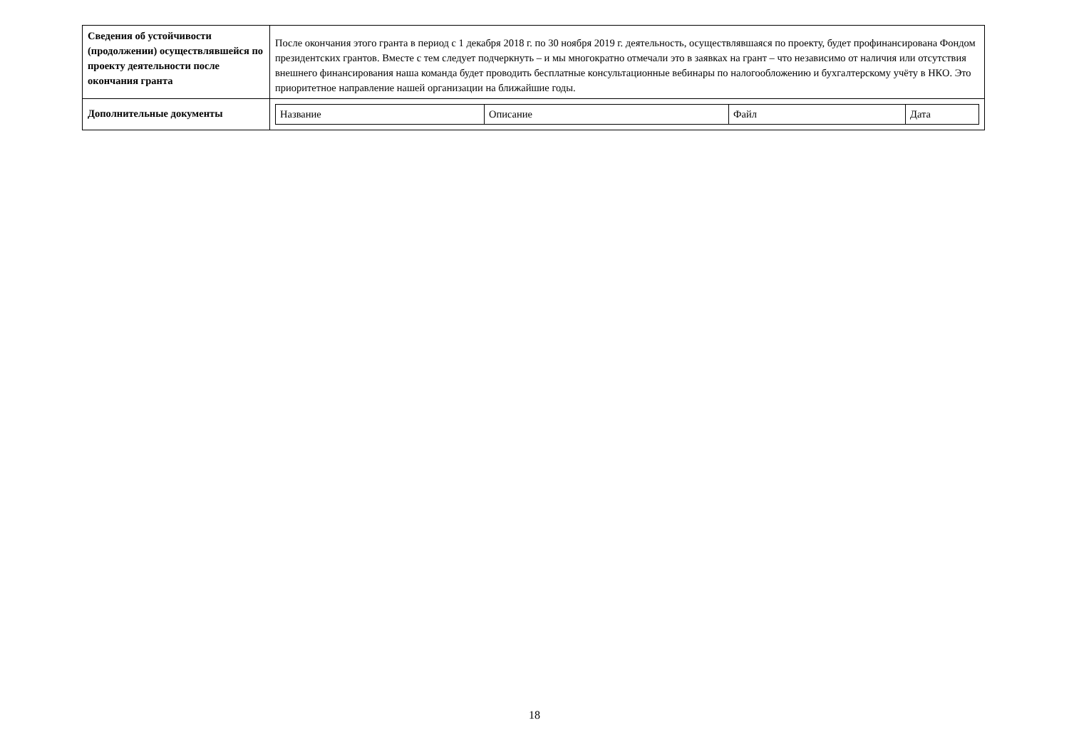| Сведения об устойчивости (продолжении) осуществлявшейся по проекту деятельности после окончания гранта | После окончания этого гранта в период с 1 декабря 2018 г. по 30 ноября 2019 г. деятельность, осуществлявшаяся по проекту, будет профинансирована Фондом президентских грантов. Вместе с тем следует подчеркнуть – и мы многократно отмечали это в заявках на грант – что независимо от наличия или отсутствия внешнего финансирования наша команда будет проводить бесплатные консультационные вебинары по налогообложению и бухгалтерскому учёту в НКО. Это приоритетное направление нашей организации на ближайшие годы. |
| Дополнительные документы | / Название / Описание / Файл / Дата / |
18